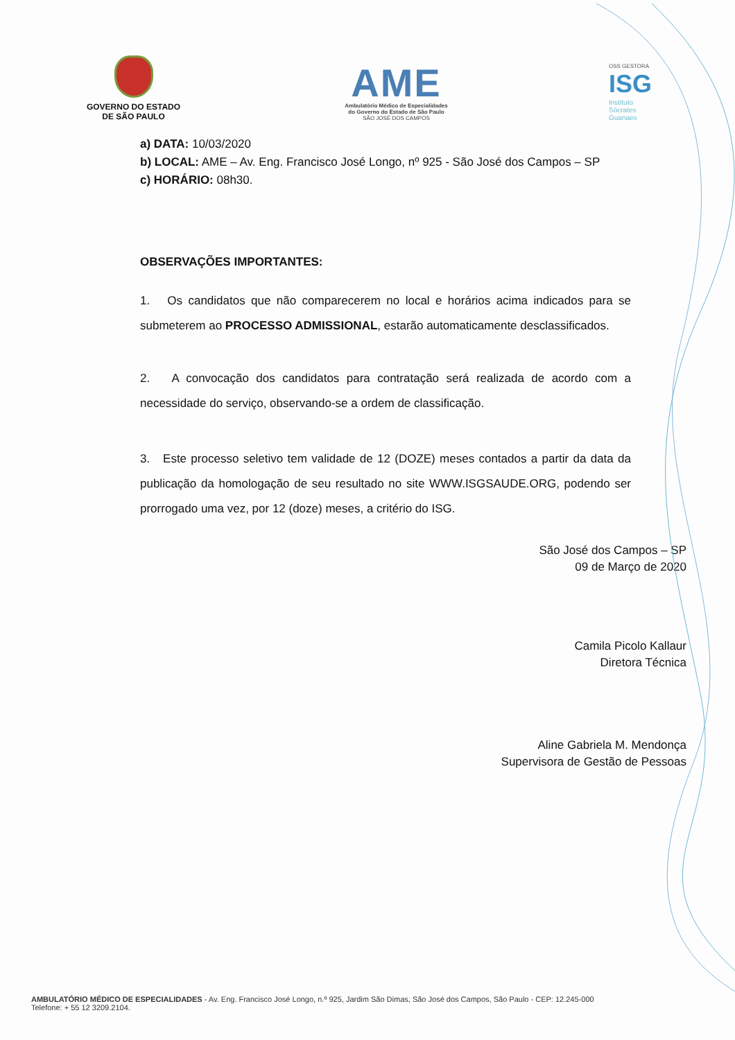GOVERNO DO ESTADO
DE SÃO PAULO
AME
Ambulatório Médico de Especialidades
do Governo do Estado de São Paulo
SÃO JOSÉ DOS CAMPOS
OSS GESTORA
ISG
Instituto
Sócrates
Guanaes
a) DATA: 10/03/2020
b) LOCAL: AME – Av. Eng. Francisco José Longo, nº 925 - São José dos Campos – SP
c) HORÁRIO: 08h30.
OBSERVAÇÕES IMPORTANTES:
1. Os candidatos que não comparecerem no local e horários acima indicados para se submeterem ao PROCESSO ADMISSIONAL, estarão automaticamente desclassificados.
2. A convocação dos candidatos para contratação será realizada de acordo com a necessidade do serviço, observando-se a ordem de classificação.
3. Este processo seletivo tem validade de 12 (DOZE) meses contados a partir da data da publicação da homologação de seu resultado no site WWW.ISGSAUDE.ORG, podendo ser prorrogado uma vez, por 12 (doze) meses, a critério do ISG.
São José dos Campos – SP
09 de Março de 2020
Camila Picolo Kallaur
Diretora Técnica
Aline Gabriela M. Mendonça
Supervisora de Gestão de Pessoas
AMBULATÓRIO MÉDICO DE ESPECIALIDADES - Av. Eng. Francisco José Longo, n.º 925, Jardim São Dimas, São José dos Campos, São Paulo - CEP: 12.245-000
Telefone: + 55 12 3209.2104.